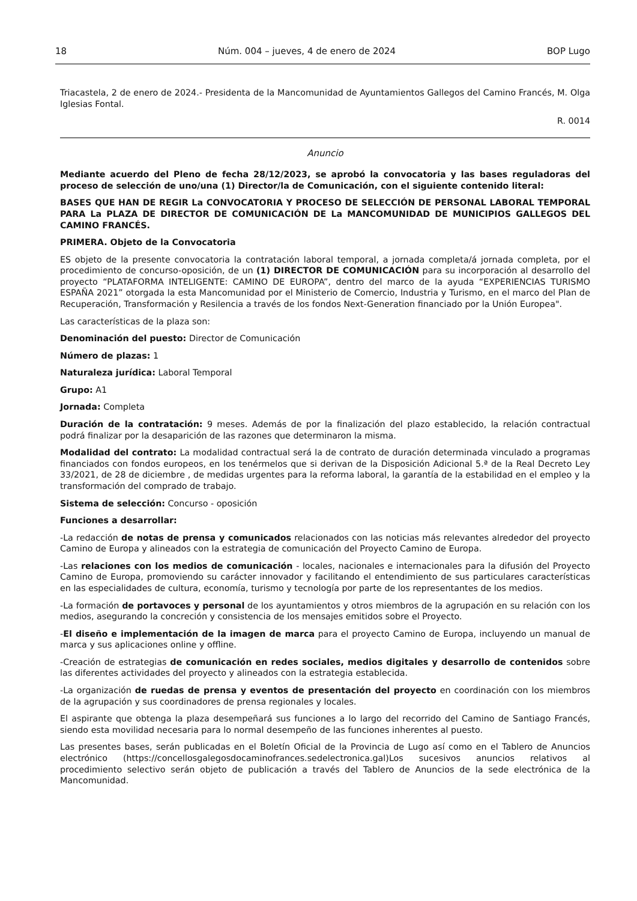18 Núm. 004 – jueves, 4 de enero de 2024 BOP Lugo
Triacastela, 2 de enero de 2024.- Presidenta de la Mancomunidad de Ayuntamientos Gallegos del Camino Francés, M. Olga Iglesias Fontal.
R. 0014
Anuncio
Mediante acuerdo del Pleno de fecha 28/12/2023, se aprobó la convocatoria y las bases reguladoras del proceso de selección de uno/una (1) Director/la de Comunicación, con el siguiente contenido literal:
BASES QUE HAN DE REGIR La CONVOCATORIA Y PROCESO DE SELECCIÓN DE PERSONAL LABORAL TEMPORAL PARA La PLAZA DE DIRECTOR DE COMUNICACIÓN DE La MANCOMUNIDAD DE MUNICIPIOS GALLEGOS DEL CAMINO FRANCÉS.
PRIMERA. Objeto de la Convocatoria
ES objeto de la presente convocatoria la contratación laboral temporal, a jornada completa/á jornada completa, por el procedimiento de concurso-oposición, de un (1) DIRECTOR DE COMUNICACIÓN para su incorporación al desarrollo del proyecto “PLATAFORMA INTELIGENTE: CAMINO DE EUROPA”, dentro del marco de la ayuda “EXPERIENCIAS TURISMO ESPAÑA 2021” otorgada la esta Mancomunidad por el Ministerio de Comercio, Industria y Turismo, en el marco del Plan de Recuperación, Transformación y Resilencia a través de los fondos Next-Generation financiado por la Unión Europea".
Las características de la plaza son:
Denominación del puesto: Director de Comunicación
Número de plazas: 1
Naturaleza jurídica: Laboral Temporal
Grupo: A1
Jornada: Completa
Duración de la contratación: 9 meses. Además de por la finalización del plazo establecido, la relación contractual podrá finalizar por la desaparición de las razones que determinaron la misma.
Modalidad del contrato: La modalidad contractual será la de contrato de duración determinada vinculado a programas financiados con fondos europeos, en los tenérmelos que si derivan de la Disposición Adicional 5.ª de la Real Decreto Ley 33/2021, de 28 de diciembre , de medidas urgentes para la reforma laboral, la garantía de la estabilidad en el empleo y la transformación del comprado de trabajo.
Sistema de selección: Concurso - oposición
Funciones a desarrollar:
-La redacción de notas de prensa y comunicados relacionados con las noticias más relevantes alrededor del proyecto Camino de Europa y alineados con la estrategia de comunicación del Proyecto Camino de Europa.
-Las relaciones con los medios de comunicación - locales, nacionales e internacionales para la difusión del Proyecto Camino de Europa, promoviendo su carácter innovador y facilitando el entendimiento de sus particulares características en las especialidades de cultura, economía, turismo y tecnología por parte de los representantes de los medios.
-La formación de portavoces y personal de los ayuntamientos y otros miembros de la agrupación en su relación con los medios, asegurando la concreción y consistencia de los mensajes emitidos sobre el Proyecto.
-El diseño e implementación de la imagen de marca para el proyecto Camino de Europa, incluyendo un manual de marca y sus aplicaciones online y offline.
-Creación de estrategias de comunicación en redes sociales, medios digitales y desarrollo de contenidos sobre las diferentes actividades del proyecto y alineados con la estrategia establecida.
-La organización de ruedas de prensa y eventos de presentación del proyecto en coordinación con los miembros de la agrupación y sus coordinadores de prensa regionales y locales.
El aspirante que obtenga la plaza desempeñará sus funciones a lo largo del recorrido del Camino de Santiago Francés, siendo esta movilidad necesaria para lo normal desempeño de las funciones inherentes al puesto.
Las presentes bases, serán publicadas en el Boletín Oficial de la Provincia de Lugo así como en el Tablero de Anuncios electrónico (https://concellosgalegosdocaminofrances.sedelectronica.gal)Los sucesivos anuncios relativos al procedimiento selectivo serán objeto de publicación a través del Tablero de Anuncios de la sede electrónica de la Mancomunidad.